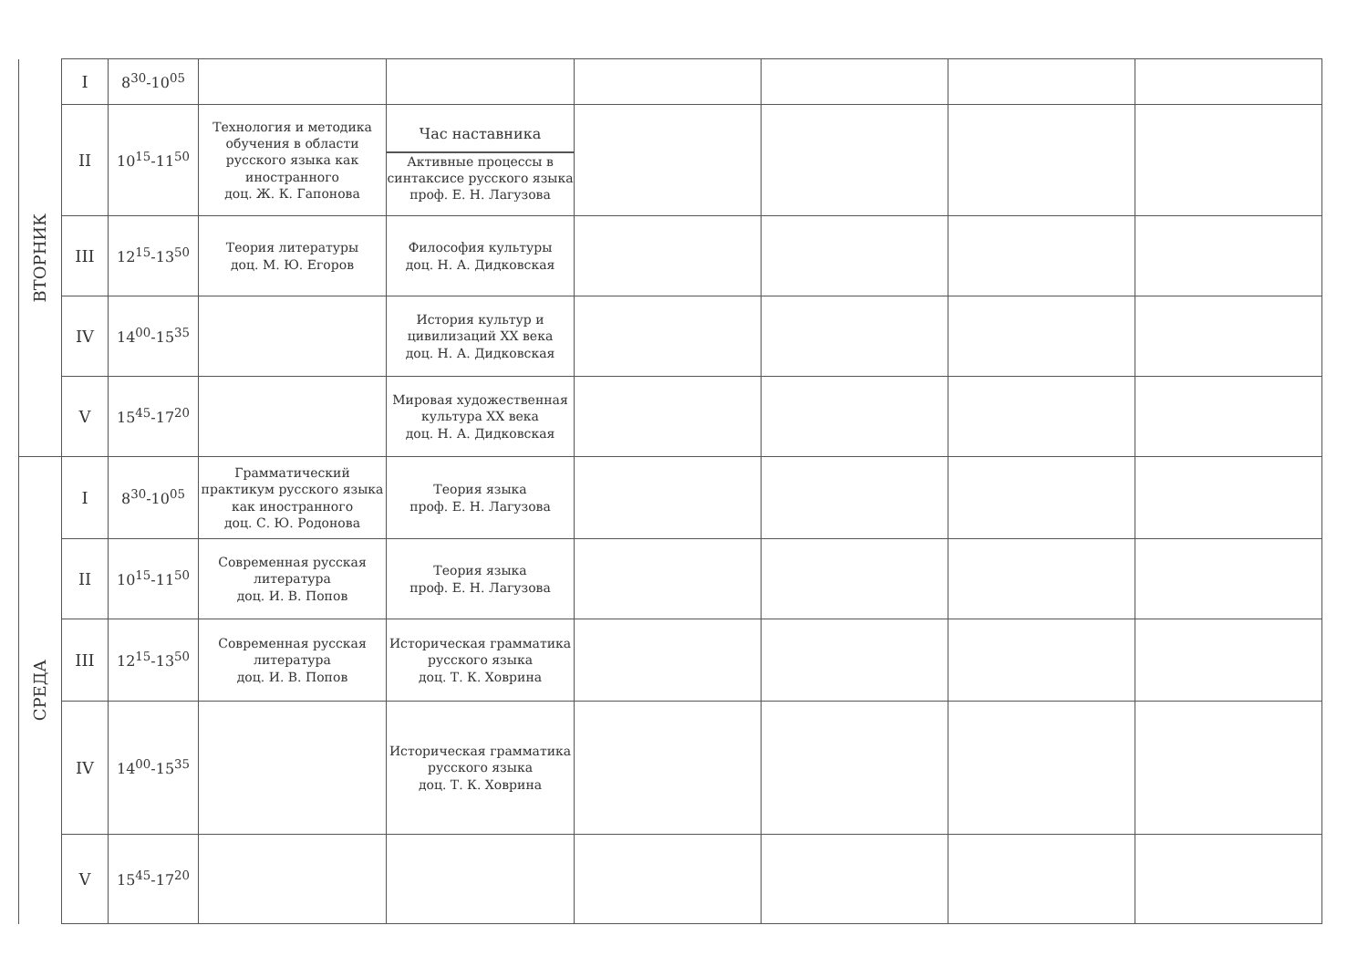| ВТОРНИК | I | 8<sup>30</sup>-10<sup>05</sup> | | | | | | |
| | II | 10<sup>15</sup>-11<sup>50</sup> | Технология и методика обучения в области русского языка как иностранного доц. Ж. К. Гапонова | Час наставника Активные процессы в синтаксисе русского языка проф. Е. Н. Лагузова | | | | |
| | III | 12<sup>15</sup>-13<sup>50</sup> | Теория литературы доц. М. Ю. Егоров | Философия культуры доц. Н. А. Дидковская | | | | |
| | IV | 14<sup>00</sup>-15<sup>35</sup> | | История культур и цивилизаций XX века доц. Н. А. Дидковская | | | | |
| | V | 15<sup>45</sup>-17<sup>20</sup> | | Мировая художественная культура XX века доц. Н. А. Дидковская | | | | |
| СРЕДА | I | 8<sup>30</sup>-10<sup>05</sup> | Грамматический практикум русского языка как иностранного доц. С. Ю. Родонова | Теория языка проф. Е. Н. Лагузова | | | | |
| | II | 10<sup>15</sup>-11<sup>50</sup> | Современная русская литература доц. И. В. Попов | Теория языка проф. Е. Н. Лагузова | | | | |
| | III | 12<sup>15</sup>-13<sup>50</sup> | Современная русская литература доц. И. В. Попов | Историческая грамматика русского языка доц. Т. К. Ховрина | | | | |
| | IV | 14<sup>00</sup>-15<sup>35</sup> | | Историческая грамматика русского языка доц. Т. К. Ховрина | | | | |
| | V | 15<sup>45</sup>-17<sup>20</sup> | | | | | | |